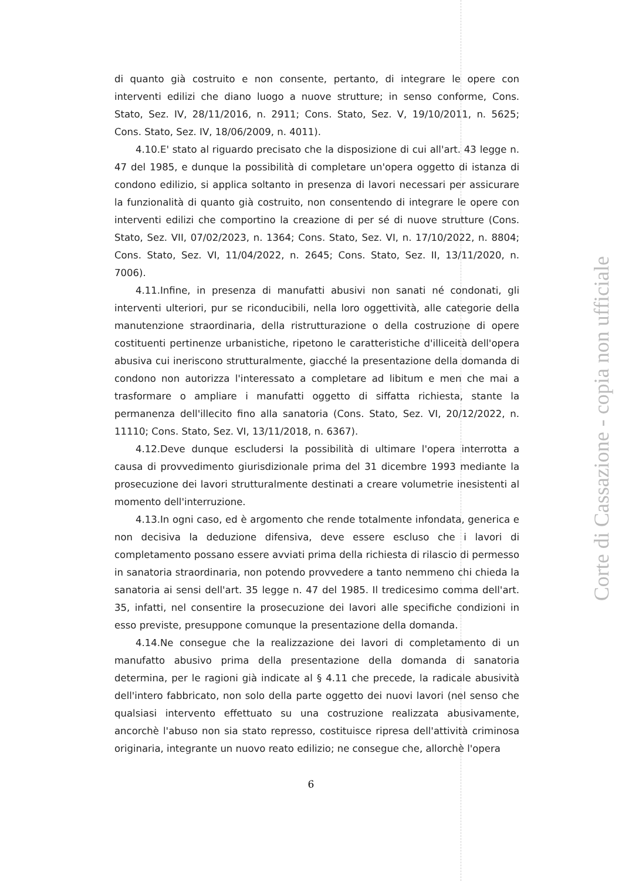di quanto già costruito e non consente, pertanto, di integrare le opere con interventi edilizi che diano luogo a nuove strutture; in senso conforme, Cons. Stato, Sez. IV, 28/11/2016, n. 2911; Cons. Stato, Sez. V, 19/10/2011, n. 5625; Cons. Stato, Sez. IV, 18/06/2009, n. 4011).
4.10.E' stato al riguardo precisato che la disposizione di cui all'art. 43 legge n. 47 del 1985, e dunque la possibilità di completare un'opera oggetto di istanza di condono edilizio, si applica soltanto in presenza di lavori necessari per assicurare la funzionalità di quanto già costruito, non consentendo di integrare le opere con interventi edilizi che comportino la creazione di per sé di nuove strutture (Cons. Stato, Sez. VII, 07/02/2023, n. 1364; Cons. Stato, Sez. VI, n. 17/10/2022, n. 8804; Cons. Stato, Sez. VI, 11/04/2022, n. 2645; Cons. Stato, Sez. II, 13/11/2020, n. 7006).
4.11.Infine, in presenza di manufatti abusivi non sanati né condonati, gli interventi ulteriori, pur se riconducibili, nella loro oggettività, alle categorie della manutenzione straordinaria, della ristrutturazione o della costruzione di opere costituenti pertinenze urbanistiche, ripetono le caratteristiche d'illiceità dell'opera abusiva cui ineriscono strutturalmente, giacché la presentazione della domanda di condono non autorizza l'interessato a completare ad libitum e men che mai a trasformare o ampliare i manufatti oggetto di siffatta richiesta, stante la permanenza dell'illecito fino alla sanatoria (Cons. Stato, Sez. VI, 20/12/2022, n. 11110; Cons. Stato, Sez. VI, 13/11/2018, n. 6367).
4.12.Deve dunque escludersi la possibilità di ultimare l'opera interrotta a causa di provvedimento giurisdizionale prima del 31 dicembre 1993 mediante la prosecuzione dei lavori strutturalmente destinati a creare volumetrie inesistenti al momento dell'interruzione.
4.13.In ogni caso, ed è argomento che rende totalmente infondata, generica e non decisiva la deduzione difensiva, deve essere escluso che i lavori di completamento possano essere avviati prima della richiesta di rilascio di permesso in sanatoria straordinaria, non potendo provvedere a tanto nemmeno chi chieda la sanatoria ai sensi dell'art. 35 legge n. 47 del 1985. Il tredicesimo comma dell'art. 35, infatti, nel consentire la prosecuzione dei lavori alle specifiche condizioni in esso previste, presuppone comunque la presentazione della domanda.
4.14.Ne consegue che la realizzazione dei lavori di completamento di un manufatto abusivo prima della presentazione della domanda di sanatoria determina, per le ragioni già indicate al § 4.11 che precede, la radicale abusività dell'intero fabbricato, non solo della parte oggetto dei nuovi lavori (nel senso che qualsiasi intervento effettuato su una costruzione realizzata abusivamente, ancorchè l'abuso non sia stato represso, costituisce ripresa dell'attività criminosa originaria, integrante un nuovo reato edilizio; ne consegue che, allorchè l'opera
6
Corte di Cassazione - copia non ufficiale